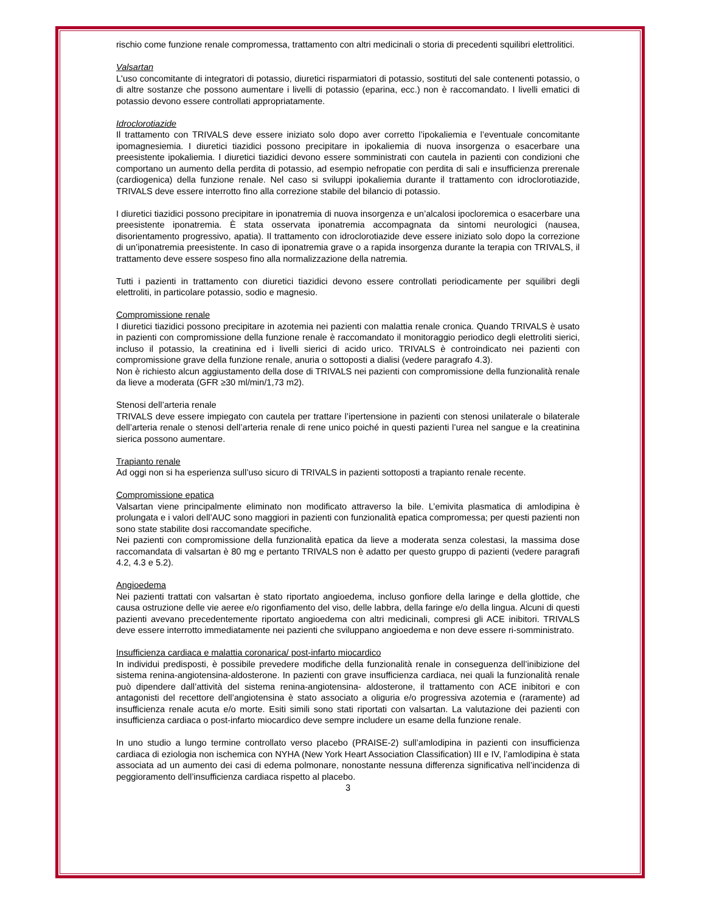rischio come funzione renale compromessa, trattamento con altri medicinali o storia di precedenti squilibri elettrolitici.
Valsartan
L'uso concomitante di integratori di potassio, diuretici risparmiatori di potassio, sostituti del sale contenenti potassio, o di altre sostanze che possono aumentare i livelli di potassio (eparina, ecc.) non è raccomandato. I livelli ematici di potassio devono essere controllati appropriatamente.
Idroclorotiazide
Il trattamento con TRIVALS deve essere iniziato solo dopo aver corretto l’ipokaliemia e l’eventuale concomitante ipomagnesiemia. I diuretici tiazidici possono precipitare in ipokaliemia di nuova insorgenza o esacerbare una preesistente ipokaliemia. I diuretici tiazidici devono essere somministrati con cautela in pazienti con condizioni che comportano un aumento della perdita di potassio, ad esempio nefropatie con perdita di sali e insufficienza prerenale (cardiogenica) della funzione renale. Nel caso si sviluppi ipokaliemia durante il trattamento con idroclorotiazide, TRIVALS deve essere interrotto fino alla correzione stabile del bilancio di potassio.
I diuretici tiazidici possono precipitare in iponatremia di nuova insorgenza e un’alcalosi ipocloremica o esacerbare una preesistente iponatremia. È stata osservata iponatremia accompagnata da sintomi neurologici (nausea, disorientamento progressivo, apatia). Il trattamento con idroclorotiazide deve essere iniziato solo dopo la correzione di un’iponatremia preesistente. In caso di iponatremia grave o a rapida insorgenza durante la terapia con TRIVALS, il trattamento deve essere sospeso fino alla normalizzazione della natremia.
Tutti i pazienti in trattamento con diuretici tiazidici devono essere controllati periodicamente per squilibri degli elettroliti, in particolare potassio, sodio e magnesio.
Compromissione renale
I diuretici tiazidici possono precipitare in azotemia nei pazienti con malattia renale cronica. Quando TRIVALS è usato in pazienti con compromissione della funzione renale è raccomandato il monitoraggio periodico degli elettroliti sierici, incluso il potassio, la creatinina ed i livelli sierici di acido urico. TRIVALS è controindicato nei pazienti con compromissione grave della funzione renale, anuria o sottoposti a dialisi (vedere paragrafo 4.3).
Non è richiesto alcun aggiustamento della dose di TRIVALS nei pazienti con compromissione della funzionalità renale da lieve a moderata (GFR ≥30 ml/min/1,73 m2).
Stenosi dell’arteria renale
TRIVALS deve essere impiegato con cautela per trattare l’ipertensione in pazienti con stenosi unilaterale o bilaterale dell’arteria renale o stenosi dell’arteria renale di rene unico poiché in questi pazienti l’urea nel sangue e la creatinina sierica possono aumentare.
Trapianto renale
Ad oggi non si ha esperienza sull’uso sicuro di TRIVALS in pazienti sottoposti a trapianto renale recente.
Compromissione epatica
Valsartan viene principalmente eliminato non modificato attraverso la bile. L’emivita plasmatica di amlodipina è prolungata e i valori dell’AUC sono maggiori in pazienti con funzionalità epatica compromessa; per questi pazienti non sono state stabilite dosi raccomandate specifiche.
Nei pazienti con compromissione della funzionalità epatica da lieve a moderata senza colestasi, la massima dose raccomandata di valsartan è 80 mg e pertanto TRIVALS non è adatto per questo gruppo di pazienti (vedere paragrafi 4.2, 4.3 e 5.2).
Angioedema
Nei pazienti trattati con valsartan è stato riportato angioedema, incluso gonfiore della laringe e della glottide, che causa ostruzione delle vie aeree e/o rigonfiamento del viso, delle labbra, della faringe e/o della lingua. Alcuni di questi pazienti avevano precedentemente riportato angioedema con altri medicinali, compresi gli ACE inibitori. TRIVALS deve essere interrotto immediatamente nei pazienti che sviluppano angioedema e non deve essere ri-somministrato.
Insufficienza cardiaca e malattia coronarica/ post-infarto miocardico
In individui predisposti, è possibile prevedere modifiche della funzionalità renale in conseguenza dell’inibizione del sistema renina-angiotensina-aldosterone. In pazienti con grave insufficienza cardiaca, nei quali la funzionalità renale può dipendere dall’attività del sistema renina-angiotensina- aldosterone, il trattamento con ACE inibitori e con antagonisti del recettore dell’angiotensina è stato associato a oliguria e/o progressiva azotemia e (raramente) ad insufficienza renale acuta e/o morte. Esiti simili sono stati riportati con valsartan. La valutazione dei pazienti con insufficienza cardiaca o post-infarto miocardico deve sempre includere un esame della funzione renale.
In uno studio a lungo termine controllato verso placebo (PRAISE-2) sull’amlodipina in pazienti con insufficienza cardiaca di eziologia non ischemica con NYHA (New York Heart Association Classification) III e IV, l’amlodipina è stata associata ad un aumento dei casi di edema polmonare, nonostante nessuna differenza significativa nell’incidenza di peggioramento dell’insufficienza cardiaca rispetto al placebo.
3